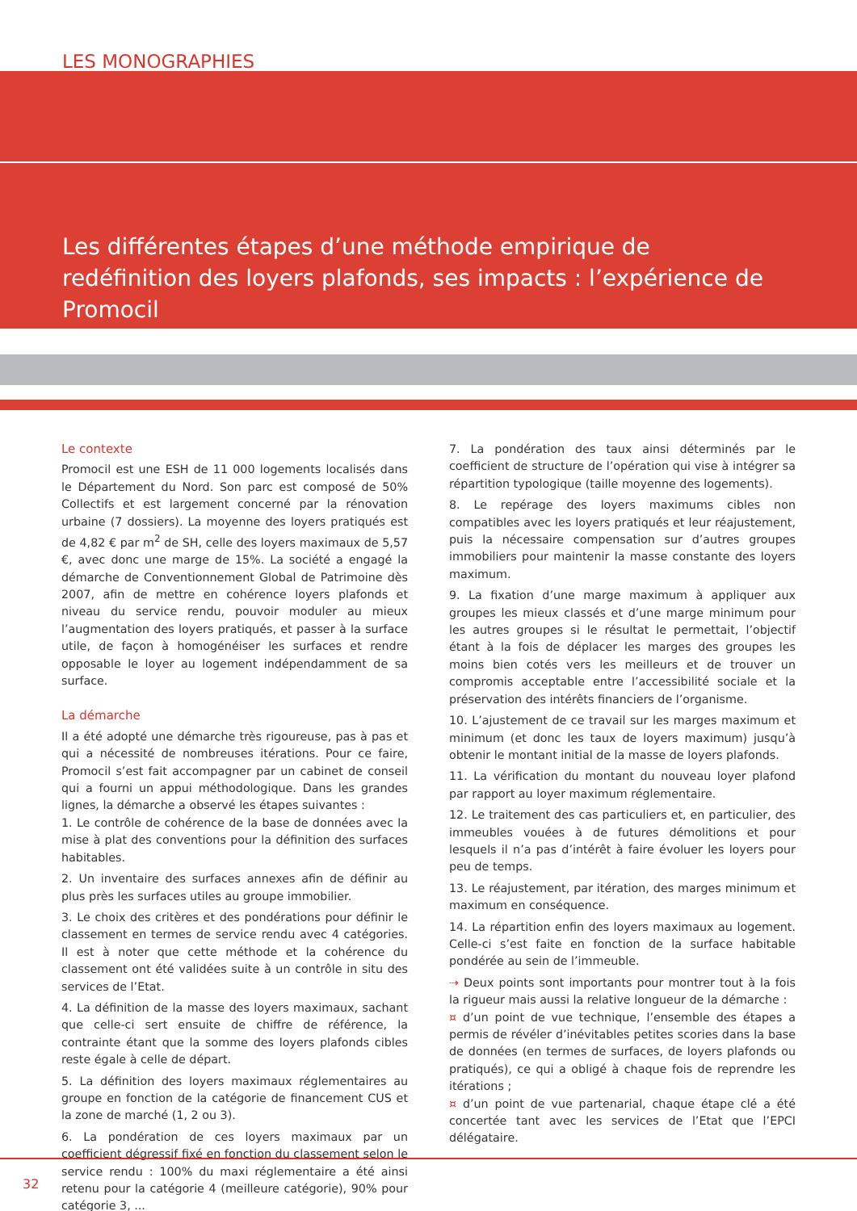LES MONOGRAPHIES
Les différentes étapes d’une méthode empirique de redéfinition des loyers plafonds, ses impacts : l’expérience de Promocil
Le contexte
Promocil est une ESH de 11 000 logements localisés dans le Département du Nord. Son parc est composé de 50% Collectifs et est largement concerné par la rénovation urbaine (7 dossiers). La moyenne des loyers pratiqués est de 4,82 € par m<sup>2</sup> de SH, celle des loyers maximaux de 5,57 €, avec donc une marge de 15%. La société a engagé la démarche de Conventionnement Global de Patrimoine dès 2007, afin de mettre en cohérence loyers plafonds et niveau du service rendu, pouvoir moduler au mieux l’augmentation des loyers pratiqués, et passer à la surface utile, de façon à homogénéiser les surfaces et rendre opposable le loyer au logement indépendamment de sa surface.
La démarche
Il a été adopté une démarche très rigoureuse, pas à pas et qui a nécessité de nombreuses itérations. Pour ce faire, Promocil s’est fait accompagner par un cabinet de conseil qui a fourni un appui méthodologique. Dans les grandes lignes, la démarche a observé les étapes suivantes :
1. Le contrôle de cohérence de la base de données avec la mise à plat des conventions pour la définition des surfaces habitables.
2. Un inventaire des surfaces annexes afin de définir au plus près les surfaces utiles au groupe immobilier.
3. Le choix des critères et des pondérations pour définir le classement en termes de service rendu avec 4 catégories. Il est à noter que cette méthode et la cohérence du classement ont été validées suite à un contrôle in situ des services de l’Etat.
4. La définition de la masse des loyers maximaux, sachant que celle-ci sert ensuite de chiffre de référence, la contrainte étant que la somme des loyers plafonds cibles reste égale à celle de départ.
5. La définition des loyers maximaux réglementaires au groupe en fonction de la catégorie de financement CUS et la zone de marché (1, 2 ou 3).
6. La pondération de ces loyers maximaux par un coefficient dégressif fixé en fonction du classement selon le service rendu : 100% du maxi réglementaire a été ainsi retenu pour la catégorie 4 (meilleure catégorie), 90% pour catégorie 3, ...
7. La pondération des taux ainsi déterminés par le coefficient de structure de l’opération qui vise à intégrer sa répartition typologique (taille moyenne des logements).
8. Le repérage des loyers maximums cibles non compatibles avec les loyers pratiqués et leur réajustement, puis la nécessaire compensation sur d’autres groupes immobiliers pour maintenir la masse constante des loyers maximum.
9. La fixation d’une marge maximum à appliquer aux groupes les mieux classés et d’une marge minimum pour les autres groupes si le résultat le permettait, l’objectif étant à la fois de déplacer les marges des groupes les moins bien cotés vers les meilleurs et de trouver un compromis acceptable entre l’accessibilité sociale et la préservation des intérêts financiers de l’organisme.
10. L’ajustement de ce travail sur les marges maximum et minimum (et donc les taux de loyers maximum) jusqu’à obtenir le montant initial de la masse de loyers plafonds.
11. La vérification du montant du nouveau loyer plafond par rapport au loyer maximum réglementaire.
12. Le traitement des cas particuliers et, en particulier, des immeubles vouées à de futures démolitions et pour lesquels il n’a pas d’intérêt à faire évoluer les loyers pour peu de temps.
13. Le réajustement, par itération, des marges minimum et maximum en conséquence.
14. La répartition enfin des loyers maximaux au logement. Celle-ci s’est faite en fonction de la surface habitable pondérée au sein de l’immeuble.
⇢ Deux points sont importants pour montrer tout à la fois la rigueur mais aussi la relative longueur de la démarche :
¤ d’un point de vue technique, l’ensemble des étapes a permis de révéler d’inévitables petites scories dans la base de données (en termes de surfaces, de loyers plafonds ou pratiqués), ce qui a obligé à chaque fois de reprendre les itérations ;
¤ d’un point de vue partenarial, chaque étape clé a été concertée tant avec les services de l’Etat que l’EPCI délégataire.
32